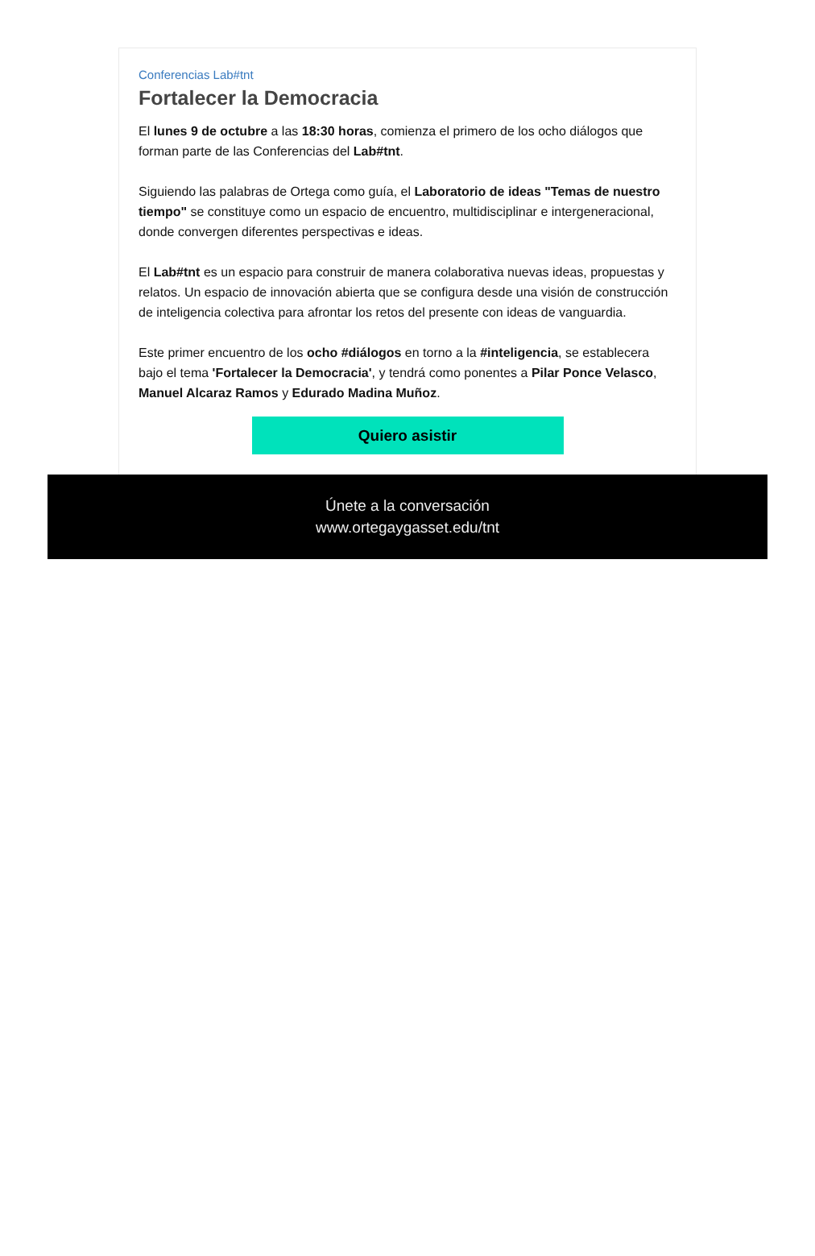Conferencias Lab#tnt
Fortalecer la Democracia
El lunes 9 de octubre a las 18:30 horas, comienza el primero de los ocho diálogos que forman parte de las Conferencias del Lab#tnt.
Siguiendo las palabras de Ortega como guía, el Laboratorio de ideas "Temas de nuestro tiempo" se constituye como un espacio de encuentro, multidisciplinar e intergeneracional, donde convergen diferentes perspectivas e ideas.
El Lab#tnt es un espacio para construir de manera colaborativa nuevas ideas, propuestas y relatos. Un espacio de innovación abierta que se configura desde una visión de construcción de inteligencia colectiva para afrontar los retos del presente con ideas de vanguardia.
Este primer encuentro de los ocho #diálogos en torno a la #inteligencia, se establecera bajo el tema 'Fortalecer la Democracia', y tendrá como ponentes a Pilar Ponce Velasco, Manuel Alcaraz Ramos y Edurado Madina Muñoz.
Quiero asistir
Únete a la conversación
www.ortegaygasset.edu/tnt